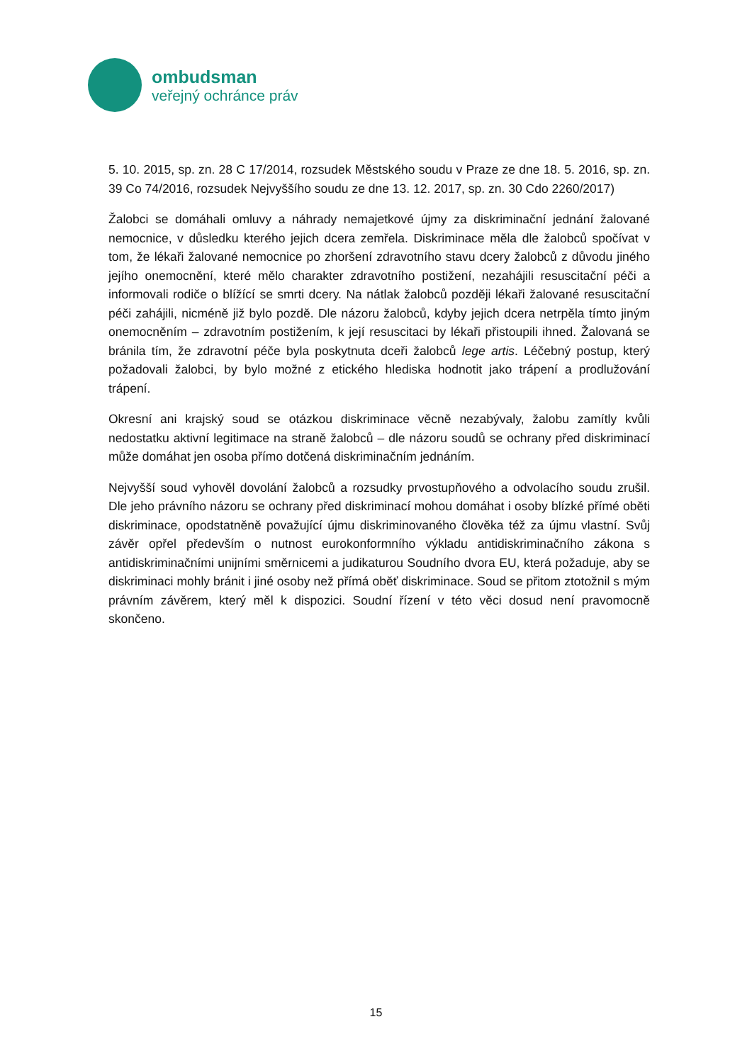ombudsman
veřejný ochránce práv
5. 10. 2015, sp. zn. 28 C 17/2014, rozsudek Městského soudu v Praze ze dne 18. 5. 2016, sp. zn. 39 Co 74/2016, rozsudek Nejvyššího soudu ze dne 13. 12. 2017, sp. zn. 30 Cdo 2260/2017)
Žalobci se domáhali omluvy a náhrady nemajetkové újmy za diskriminační jednání žalované nemocnice, v důsledku kterého jejich dcera zemřela. Diskriminace měla dle žalobců spočívat v tom, že lékaři žalované nemocnice po zhoršení zdravotního stavu dcery žalobců z důvodu jiného jejího onemocnění, které mělo charakter zdravotního postižení, nezahájili resuscitační péči a informovali rodiče o blížící se smrti dcery. Na nátlak žalobců později lékaři žalované resuscitační péči zahájili, nicméně již bylo pozdě. Dle názoru žalobců, kdyby jejich dcera netrpěla tímto jiným onemocněním – zdravotním postižením, k její resuscitaci by lékaři přistoupili ihned. Žalovaná se bránila tím, že zdravotní péče byla poskytnuta dceři žalobců lege artis. Léčebný postup, který požadovali žalobci, by bylo možné z etického hlediska hodnotit jako trápení a prodlužování trápení.
Okresní ani krajský soud se otázkou diskriminace věcně nezabývaly, žalobu zamítly kvůli nedostatku aktivní legitimace na straně žalobců – dle názoru soudů se ochrany před diskriminací může domáhat jen osoba přímo dotčená diskriminačním jednáním.
Nejvyšší soud vyhověl dovolání žalobců a rozsudky prvostupňového a odvolacího soudu zrušil. Dle jeho právního názoru se ochrany před diskriminací mohou domáhat i osoby blízké přímé oběti diskriminace, opodstatněně považující újmu diskriminovaného člověka též za újmu vlastní. Svůj závěr opřel především o nutnost eurokonformního výkladu antidiskriminačního zákona s antidiskriminačními unijními směrnicemi a judikaturou Soudního dvora EU, která požaduje, aby se diskriminaci mohly bránit i jiné osoby než přímá oběť diskriminace. Soud se přitom ztotožnil s mým právním závěrem, který měl k dispozici. Soudní řízení v této věci dosud není pravomocně skončeno.
15